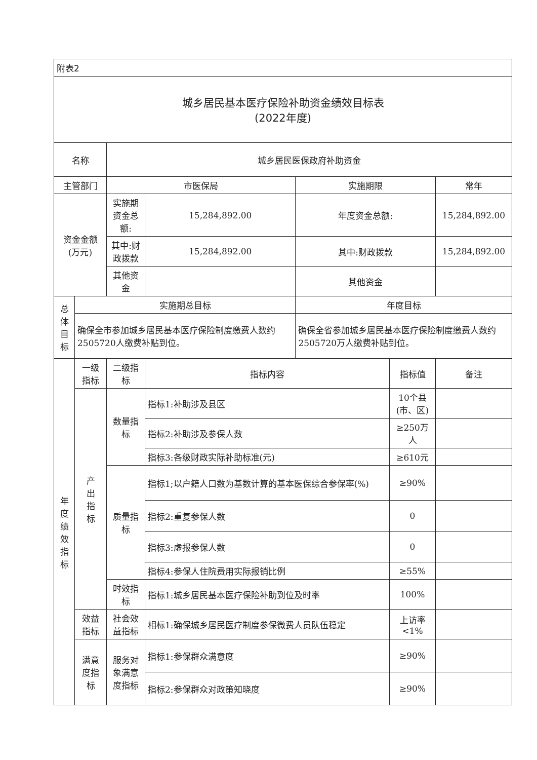| 附表2 | | | | | | |
| 城乡居民基本医疗保险补助资金绩效目标表 (2022年度) | | | | | | |
| 名称 | | 城乡居民医保政府补助资金 | | | | |
| 主管部门 | | 市医保局 | | 实施期限 | | 常年 |
| 资金金额 (万元) | | 实施期资金总额: | 15,284,892.00 | 年度资金总额: | | 15,284,892.00 |
| | | 其中:财政拨款 | 15,284,892.00 | 其中:财政拨款 | | 15,284,892.00 |
| | | 其他资金 | | 其他资金 | | |
| 总 体 目 标 | 实施期总目标 | | | 年度目标 | | |
| | 确保全市参加城乡居民基本医疗保险制度缴费人数约2505720人缴费补贴到位。 | | | 确保全省参加城乡居民基本医疗保险制度缴费人数约2505720万人缴费补贴到位。 | | |
| 年 度 绩 效 指 标 | 一级 指标 | 二级指 标 | 指标内容 | | 指标值 | 备注 |
| | 产 出 指 标 | 数量指 标 | 指标1:补助涉及县区 | | 10个县(市、区) | |
| | | | 指标2:补助涉及参保人数 | | ≥250万人 | |
| | | | 指标3:各级财政实际补助标准(元) | | ≥610元 | |
| | | 质量指 标 | 指标1;以户籍人口数为基数计算的基本医保综合参保率(%) | | ≥90% | |
| | | | 指标2:重复参保人数 | | 0 | |
| | | | 指标3:虚报参保人数 | | 0 | |
| | | | 指标4:参保人住院费用实际报销比例 | | ≥55% | |
| | | 时效指 标 | 指标1:城乡居民基本医疗保险补助到位及时率 | | 100% | |
| | 效益 指标 | 社会效 益指标 | 相标1:确保城乡居民医疗制度参保微费人员队伍稳定 | | 上访率 <1% | |
| | 满意 度指 标 | 服务对 象满意 度指标 | 指标1:参保群众满意度 | | ≥90% | |
| | | | 指标2:参保群众对政策知晓度 | | ≥90% | |